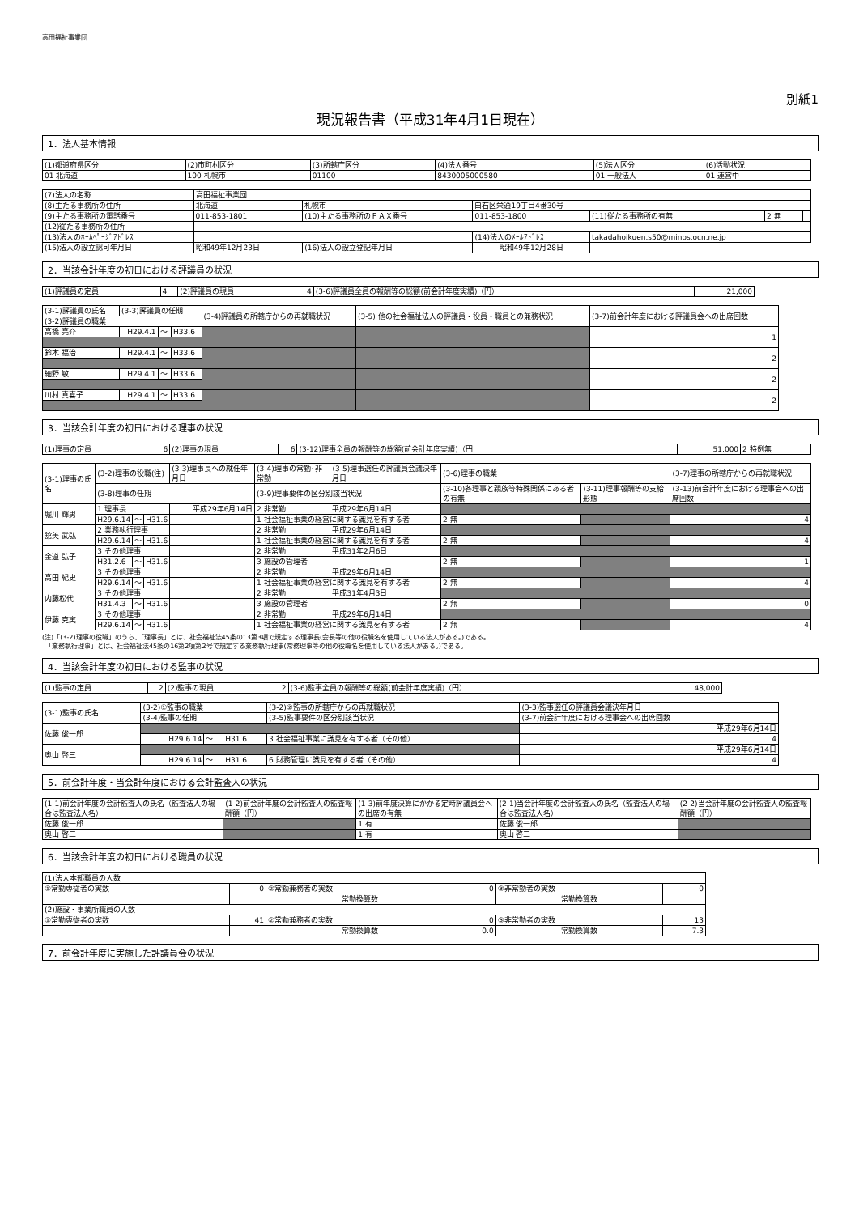高田福祉事業団
別紙1
現況報告書（平成31年4月1日現在）
1．法人基本情報
| (1)都道府県区分 | (2)市町村区分 | (3)所轄庁区分 | (4)法人番号 | (5)法人区分 | (6)活動状況 |
| 01 北海道 | 100 札幌市 | 01100 | 8430005000580 | 01 一般法人 | 01 運営中 |
| (7)法人の名称 | 高田福祉事業団 | | | | | |
| (8)主たる事務所の住所 | 北海道 | 札幌市 | 白石区栄通19丁目4番30号 | | | |
| (9)主たる事務所の電話番号 | 011-853-1801 | (10)主たる事務所のＦＡＸ番号 | 011-853-1800 | (11)従たる事務所の有無 | 2 無 | |
| (12)従たる事務所の住所 | | | | | | |
| (13)法人のﾎｰﾑﾍﾟｰｼﾞｱﾄﾞﾚｽ | | | (14)法人のﾒｰﾙｱﾄﾞﾚｽ | takadahoikuen.s50@minos.ocn.ne.jp | | |
| (15)法人の設立認可年月日 | 昭和49年12月23日 | (16)法人の設立登記年月日 | 昭和49年12月28日 | | | |
2．当該会計年度の初日における評議員の状況
| (1)評議員の定員 | 4 | (2)評議員の現員 | 4 | (3-6)評議員全員の報酬等の総額(前会計年度実績)（円） | 21,000 |
| (3-1)評議員の氏名 | (3-3)評議員の任期 | | | (3-4)評議員の所轄庁からの再就職状況 | (3-5) 他の社会福祉法人の評議員・役員・職員との兼務状況 | (3-7)前会計年度における評議員会への出席回数 |
| (3-2)評議員の職業 | | | | | | |
| 高橋 亮介 | H29.4.1 | ～ | H33.6 | | | 1 |
| 鈴木 福治 | H29.4.1 | ～ | H33.6 | | | 2 |
| 細野 敏 | H29.4.1 | ～ | H33.6 | | | 2 |
| 川村 真喜子 | H29.4.1 | ～ | H33.6 | | | 2 |
3．当該会計年度の初日における理事の状況
| (1)理事の定員 | 6 | (2)理事の現員 | 6 | (3-12)理事全員の報酬等の総額(前会計年度実績)（円 | 51,000 | 2 特例無 |
| (3-1)理事の氏名 | (3-2)理事の役職(注) | | | (3-3)理事長への就任年月日 | (3-4)理事の常勤･非常勤 | (3-5)理事選任の評議員会議決年月日 | (3-6)理事の職業 | | (3-7)理事の所轄庁からの再就職状況 |
| | (3-8)理事の任期 | | | | (3-9)理事要件の区分別該当状況 | | (3-10)各理事と親族等特殊関係にある者の有無 | (3-11)理事報酬等の支給形態 | (3-13)前会計年度における理事会への出席回数 |
| 堀川 輝男 | 1 理事長 | | | 平成29年6月14日 | 2 非常勤 | 平成29年6月14日 | | | |
| | H29.6.14 | ～ | H31.6 | | 1 社会福祉事業の経営に関する識見を有する者 | | 2 無 | | 4 |
| 舘美 武弘 | 2 業務執行理事 | | | | 2 非常勤 | 平成29年6月14日 | | | |
| | H29.6.14 | ～ | H31.6 | | 1 社会福祉事業の経営に関する識見を有する者 | | 2 無 | | 4 |
| 金道 弘子 | 3 その他理事 | | | | 2 非常勤 | 平成31年2月6日 | | | |
| | H31.2.6 | ～ | H31.6 | | 3 施設の管理者 | | 2 無 | | 1 |
| 高田 紀史 | 3 その他理事 | | | | 2 非常勤 | 平成29年6月14日 | | | |
| | H29.6.14 | ～ | H31.6 | | 1 社会福祉事業の経営に関する識見を有する者 | | 2 無 | | 4 |
| 内藤松代 | 3 その他理事 | | | | 2 非常勤 | 平成31年4月3日 | | | |
| | H31.4.3 | ～ | H31.6 | | 3 施設の管理者 | | 2 無 | | 0 |
| 伊藤 克実 | 3 その他理事 | | | | 2 非常勤 | 平成29年6月14日 | | | |
| | H29.6.14 | ～ | H31.6 | | 1 社会福祉事業の経営に関する識見を有する者 | | 2 無 | | 4 |
(注)「(3-2)理事の役職」のうち、「理事長」とは、社会福祉法45条の13第3項で規定する理事長(会長等の他の役職名を使用している法人がある。)である。
　「業務執行理事」とは、社会福祉法45条の16第2項第2号で規定する業務執行理事(常務理事等の他の役職名を使用している法人がある。)である。
4．当該会計年度の初日における監事の状況
| (1)監事の定員 | 2 | (2)監事の現員 | 2 | (3-6)監事全員の報酬等の総額(前会計年度実績)（円） | 48,000 |
| (3-1)監事の氏名 | (3-2)①監事の職業 | | | (3-2)②監事の所轄庁からの再就職状況 | (3-3)監事選任の評議員会議決年月日 |
| | (3-4)監事の任期 | | | (3-5)監事要件の区分別該当状況 | (3-7)前会計年度における理事会への出席回数 |
| 佐藤 俊一郎 | | | | | 平成29年6月14日 |
| | H29.6.14 | ～ | H31.6 | 3 社会福祉事業に識見を有する者（その他） | 4 |
| 奥山 啓三 | | | | | 平成29年6月14日 |
| | H29.6.14 | ～ | H31.6 | 6 財務管理に識見を有する者（その他） | 4 |
5．前会計年度・当会計年度における会計監査人の状況
| (1-1)前会計年度の会計監査人の氏名（監査法人の場合は監査法人名） | (1-2)前会計年度の会計監査人の監査報酬額（円） | (1-3)前年度決算にかかる定時評議員会への出席の有無 | (2-1)当会計年度の会計監査人の氏名（監査法人の場合は監査法人名） | (2-2)当会計年度の会計監査人の監査報酬額（円） |
| 佐藤 俊一郎 | | 1 有 | 佐藤 俊一郎 | |
| 奥山 啓三 | | 1 有 | 奥山 啓三 | |
6．当該会計年度の初日における職員の状況
| (1)法人本部職員の人数 | | | | | |
| ①常勤専従者の実数 | 0 | ②常勤兼務者の実数 | 0 | ③非常勤者の実数 | 0 |
| | | 常勤換算数 | | 常勤換算数 | |
| (2)施設・事業所職員の人数 | | | | | |
| ①常勤専従者の実数 | 41 | ②常勤兼務者の実数 | 0 | ③非常勤者の実数 | 13 |
| | | 常勤換算数 | 0.0 | 常勤換算数 | 7.3 |
7．前会計年度に実施した評議員会の状況